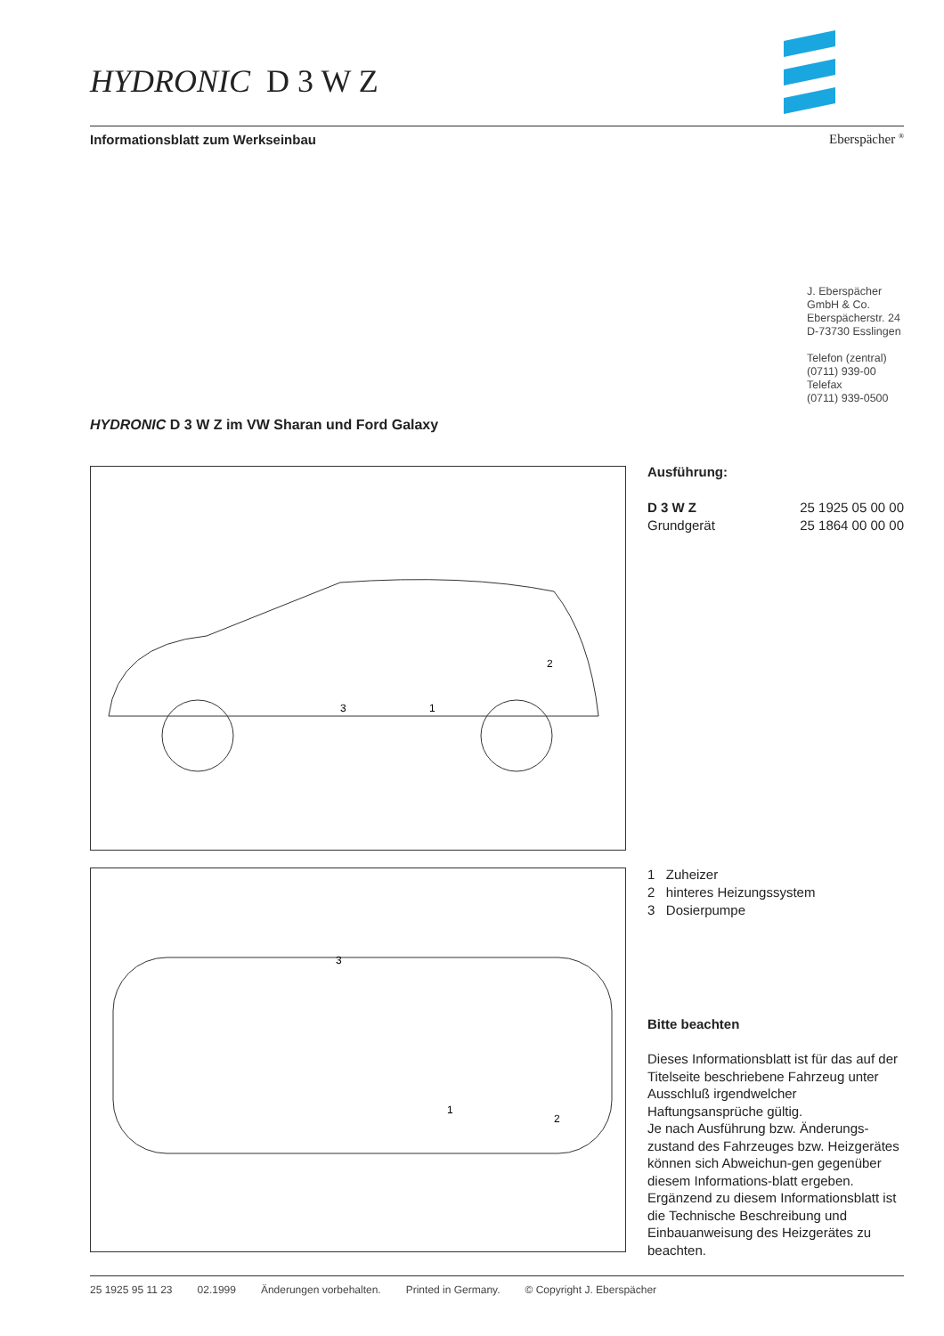HYDRONIC D 3 W Z
Informationsblatt zum Werkseinbau Eberspächer <sup>®</sup>
J. Eberspächer
GmbH & Co.
Eberspächerstr. 24
D-73730 Esslingen
Telefon (zentral)
(0711) 939-00
Telefax
(0711) 939-0500
HYDRONIC D 3 W Z im VW Sharan und Ford Galaxy
1
2
3
1
2
3
Ausführung:
D 3 W Z 25 1925 05 00 00
Grundgerät 25 1864 00 00 00
1 Zuheizer
2 hinteres Heizungssystem
3 Dosierpumpe
Bitte beachten
Dieses Informationsblatt ist für das auf der Titelseite beschriebene Fahrzeug unter Ausschluß irgendwelcher Haftungsansprüche gültig.
Je nach Ausführung bzw. Änderungs-zustand des Fahrzeuges bzw. Heizgerätes können sich Abweichun-gen gegenüber diesem Informations-blatt ergeben. Ergänzend zu diesem Informationsblatt ist die Technische Beschreibung und Einbauanweisung des Heizgerätes zu beachten.
25 1925 95 11 23 02.1999 Änderungen vorbehalten. Printed in Germany. © Copyright J. Eberspächer